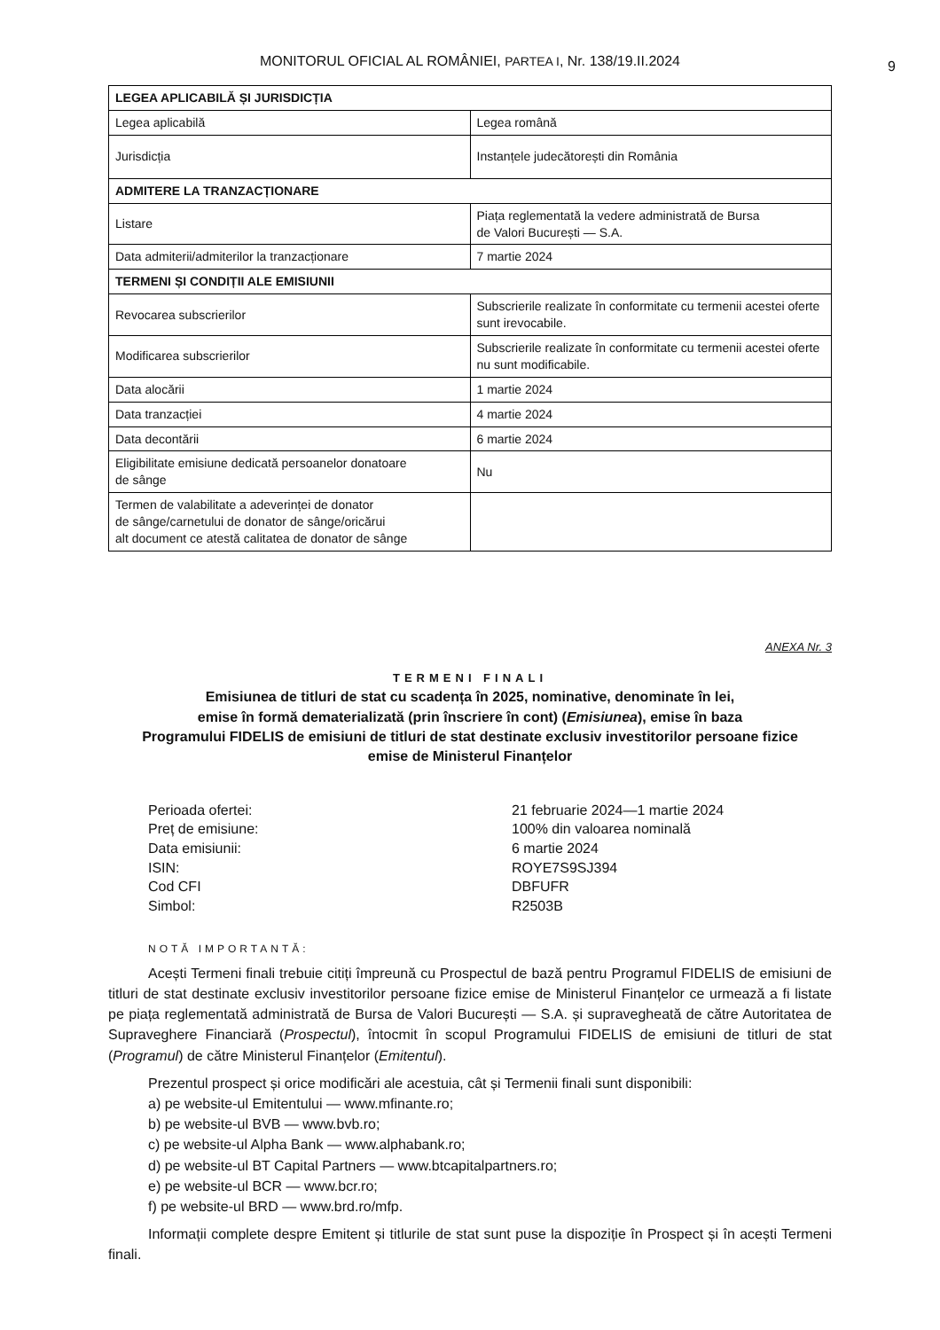9
MONITORUL OFICIAL AL ROMÂNIEI, PARTEA I, Nr. 138/19.II.2024
| LEGEA APLICABILĂ ȘI JURISDICȚIA | |
| Legea aplicabilă | Legea română |
| Jurisdicția | Instanțele judecătorești din România |
| ADMITERE LA TRANZACȚIONARE | |
| Listare | Piața reglementată la vedere administrată de Bursa de Valori București — S.A. |
| Data admiterii/admiterilor la tranzacționare | 7 martie 2024 |
| TERMENI ȘI CONDIȚII ALE EMISIUNII | |
| Revocarea subscrierilor | Subscrierile realizate în conformitate cu termenii acestei oferte sunt irevocabile. |
| Modificarea subscrierilor | Subscrierile realizate în conformitate cu termenii acestei oferte nu sunt modificabile. |
| Data alocării | 1 martie 2024 |
| Data tranzacției | 4 martie 2024 |
| Data decontării | 6 martie 2024 |
| Eligibilitate emisiune dedicată persoanelor donatoare de sânge | Nu |
| Termen de valabilitate a adeverinței de donator de sânge/carnetului de donator de sânge/oricărui alt document ce atestă calitatea de donator de sânge | |
ANEXA Nr. 3
TERMENI FINALI
Emisiunea de titluri de stat cu scadența în 2025, nominative, denominate în lei,
emise în formă dematerializată (prin înscriere în cont) (Emisiunea), emise în baza
Programului FIDELIS de emisiuni de titluri de stat destinate exclusiv investitorilor persoane fizice
emise de Ministerul Finanțelor
Perioada ofertei:
21 februarie 2024—1 martie 2024
Preț de emisiune:
100% din valoarea nominală
Data emisiunii:
6 martie 2024
ISIN:
ROYE7S9SJ394
Cod CFI
DBFUFR
Simbol:
R2503B
NOTĂ IMPORTANTĂ:
Acești Termeni finali trebuie citiți împreună cu Prospectul de bază pentru Programul FIDELIS de emisiuni de titluri de stat destinate exclusiv investitorilor persoane fizice emise de Ministerul Finanțelor ce urmează a fi listate pe piața reglementată administrată de Bursa de Valori București — S.A. și supravegheată de către Autoritatea de Supraveghere Financiară (Prospectul), întocmit în scopul Programului FIDELIS de emisiuni de titluri de stat (Programul) de către Ministerul Finanțelor (Emitentul).
Prezentul prospect și orice modificări ale acestuia, cât și Termenii finali sunt disponibili:
a) pe website-ul Emitentului — www.mfinante.ro;
b) pe website-ul BVB — www.bvb.ro;
c) pe website-ul Alpha Bank — www.alphabank.ro;
d) pe website-ul BT Capital Partners — www.btcapitalpartners.ro;
e) pe website-ul BCR — www.bcr.ro;
f) pe website-ul BRD — www.brd.ro/mfp.
Informații complete despre Emitent și titlurile de stat sunt puse la dispoziție în Prospect și în acești Termeni finali.